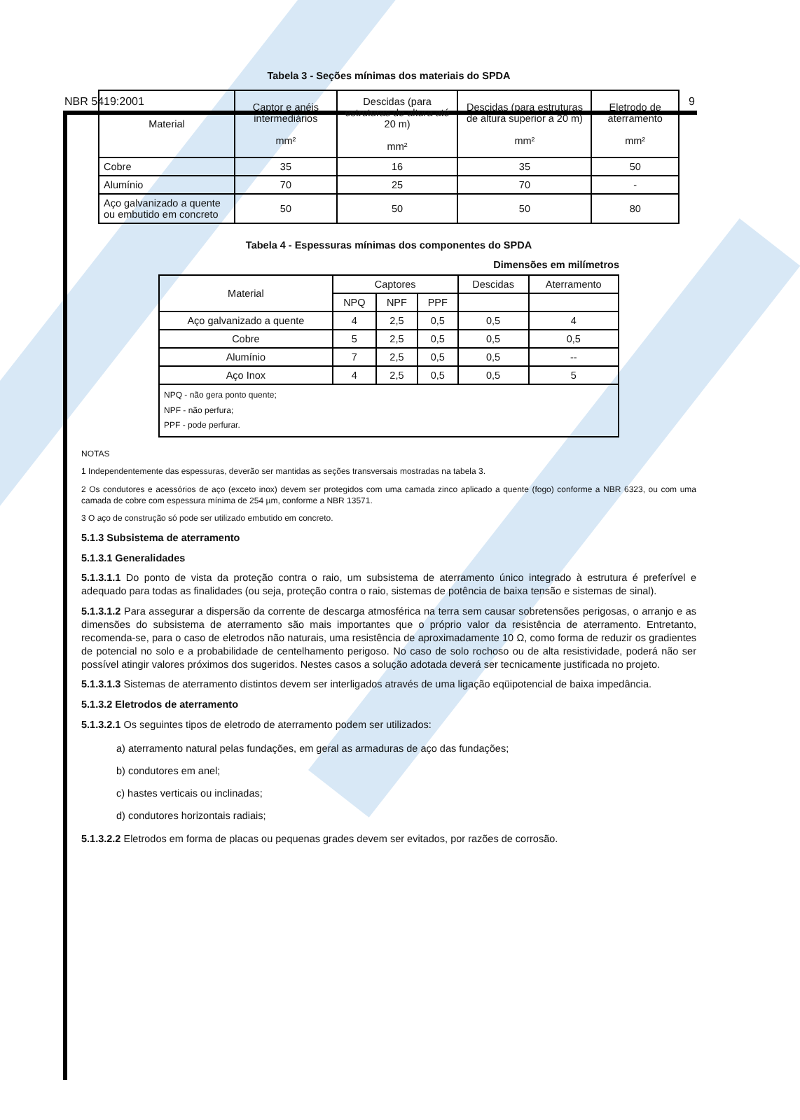NBR 5419:2001 9
Tabela 3 - Seções mínimas dos materiais do SPDA
| Material | Captor e anéis intermediários mm² | Descidas (para estruturas de altura até 20 m) mm² | Descidas (para estruturas de altura superior a 20 m) mm² | Eletrodo de aterramento mm² |
| --- | --- | --- | --- | --- |
| Cobre | 35 | 16 | 35 | 50 |
| Alumínio | 70 | 25 | 70 | - |
| Aço galvanizado a quente ou embutido em concreto | 50 | 50 | 50 | 80 |
Tabela 4 - Espessuras mínimas dos componentes do SPDA
Dimensões em milímetros
| Material | Captores | | | Descidas | Aterramento |
| --- | --- | --- | --- | --- | --- |
| | NPQ | NPF | PPF | | |
| Aço galvanizado a quente | 4 | 2,5 | 0,5 | 0,5 | 4 |
| Cobre | 5 | 2,5 | 0,5 | 0,5 | 0,5 |
| Alumínio | 7 | 2,5 | 0,5 | 0,5 | -- |
| Aço Inox | 4 | 2,5 | 0,5 | 0,5 | 5 |
| NPQ - não gera ponto quente; NPF - não perfura; PPF - pode perfurar. | | | | | |
NOTAS
1 Independentemente das espessuras, deverão ser mantidas as seções transversais mostradas na tabela 3.
2 Os condutores e acessórios de aço (exceto inox) devem ser protegidos com uma camada zinco aplicado a quente (fogo) conforme a NBR 6323, ou com uma camada de cobre com espessura mínima de 254 µm, conforme a NBR 13571.
3 O aço de construção só pode ser utilizado embutido em concreto.
5.1.3 Subsistema de aterramento
5.1.3.1 Generalidades
5.1.3.1.1 Do ponto de vista da proteção contra o raio, um subsistema de aterramento único integrado à estrutura é preferível e adequado para todas as finalidades (ou seja, proteção contra o raio, sistemas de potência de baixa tensão e sistemas de sinal).
5.1.3.1.2 Para assegurar a dispersão da corrente de descarga atmosférica na terra sem causar sobretensões perigosas, o arranjo e as dimensões do subsistema de aterramento são mais importantes que o próprio valor da resistência de aterramento. Entretanto, recomenda-se, para o caso de eletrodos não naturais, uma resistência de aproximadamente 10 Ω, como forma de reduzir os gradientes de potencial no solo e a probabilidade de centelhamento perigoso. No caso de solo rochoso ou de alta resistividade, poderá não ser possível atingir valores próximos dos sugeridos. Nestes casos a solução adotada deverá ser tecnicamente justificada no projeto.
5.1.3.1.3 Sistemas de aterramento distintos devem ser interligados através de uma ligação eqüipotencial de baixa impedância.
5.1.3.2 Eletrodos de aterramento
5.1.3.2.1 Os seguintes tipos de eletrodo de aterramento podem ser utilizados:
a) aterramento natural pelas fundações, em geral as armaduras de aço das fundações;
b) condutores em anel;
c) hastes verticais ou inclinadas;
d) condutores horizontais radiais;
5.1.3.2.2 Eletrodos em forma de placas ou pequenas grades devem ser evitados, por razões de corrosão.